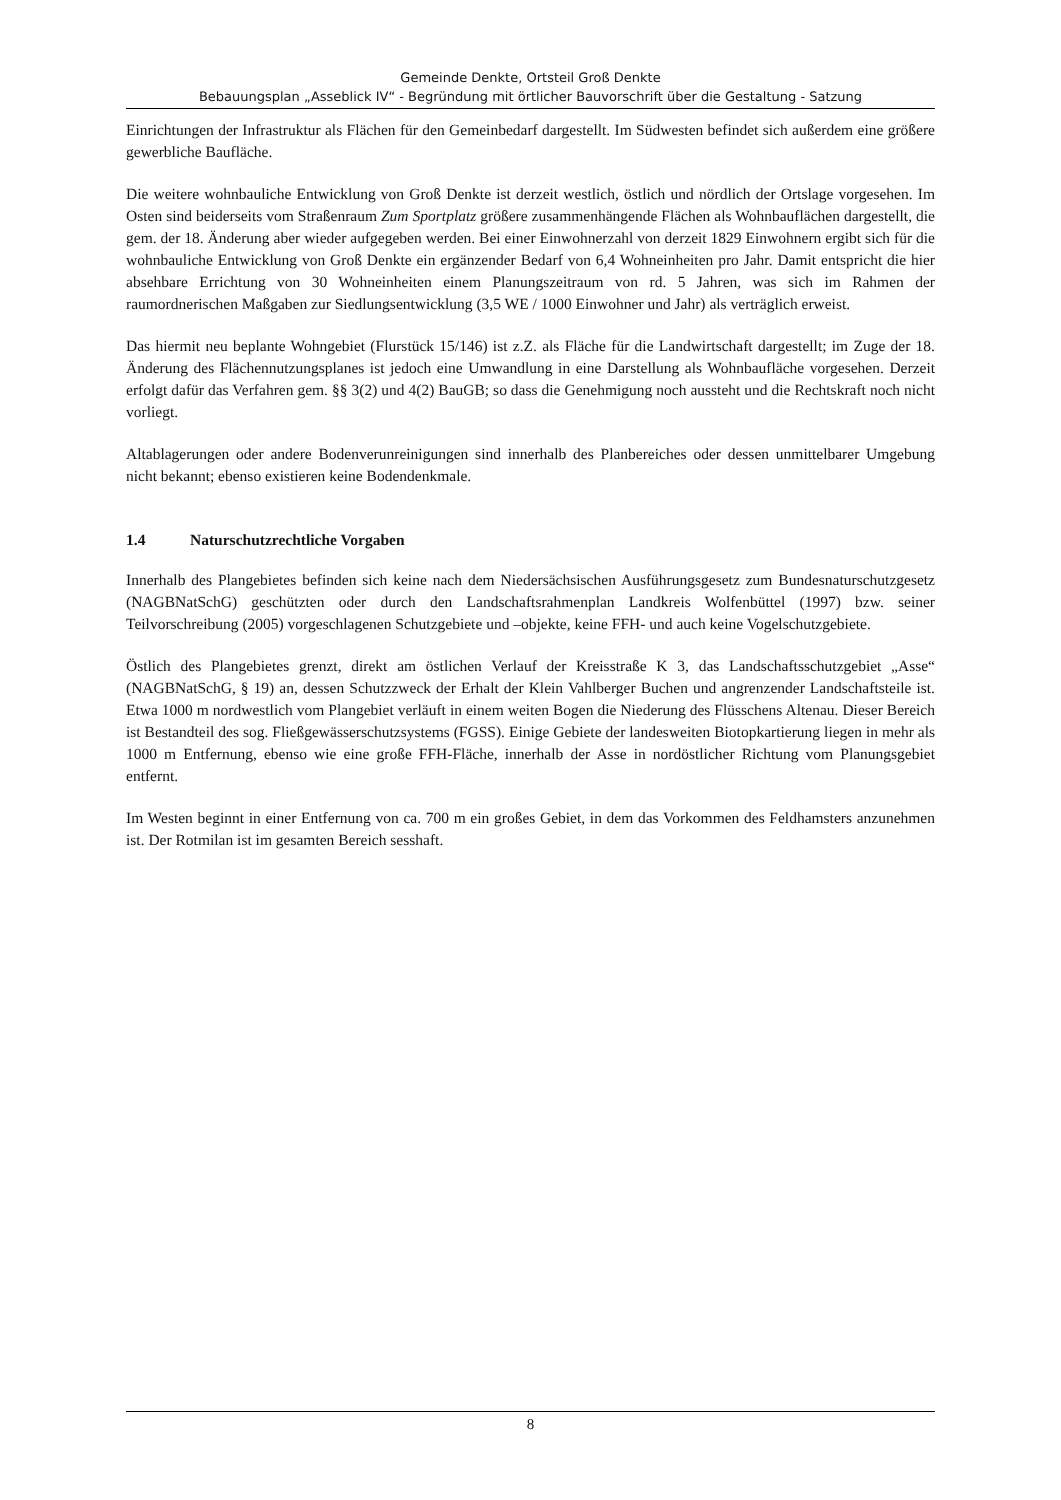Gemeinde Denkte, Ortsteil Groß Denkte
Bebauungsplan „Asseblick IV“ - Begründung mit örtlicher Bauvorschrift über die Gestaltung - Satzung
Einrichtungen der Infrastruktur als Flächen für den Gemeinbedarf dargestellt. Im Südwesten befindet sich außerdem eine größere gewerbliche Baufläche.
Die weitere wohnbauliche Entwicklung von Groß Denkte ist derzeit westlich, östlich und nördlich der Ortslage vorgesehen. Im Osten sind beiderseits vom Straßenraum Zum Sportplatz größere zusammenhängende Flächen als Wohnbauflächen dargestellt, die gem. der 18. Änderung aber wieder aufgegeben werden. Bei einer Einwohnerzahl von derzeit 1829 Einwohnern ergibt sich für die wohnbauliche Entwicklung von Groß Denkte ein ergänzender Bedarf von 6,4 Wohneinheiten pro Jahr. Damit entspricht die hier absehbare Errichtung von 30 Wohneinheiten einem Planungszeitraum von rd. 5 Jahren, was sich im Rahmen der raumordnerischen Maßgaben zur Siedlungsentwicklung (3,5 WE / 1000 Einwohner und Jahr) als verträglich erweist.
Das hiermit neu beplante Wohngebiet (Flurstück 15/146) ist z.Z. als Fläche für die Landwirtschaft dargestellt; im Zuge der 18. Änderung des Flächennutzungsplanes ist jedoch eine Umwandlung in eine Darstellung als Wohnbaufläche vorgesehen. Derzeit erfolgt dafür das Verfahren gem. §§ 3(2) und 4(2) BauGB; so dass die Genehmigung noch aussteht und die Rechtskraft noch nicht vorliegt.
Altablagerungen oder andere Bodenverunreinigungen sind innerhalb des Planbereiches oder dessen unmittelbarer Umgebung nicht bekannt; ebenso existieren keine Bodendenkmale.
1.4 Naturschutzrechtliche Vorgaben
Innerhalb des Plangebietes befinden sich keine nach dem Niedersächsischen Ausführungsgesetz zum Bundesnaturschutzgesetz (NAGBNatSchG) geschützten oder durch den Landschaftsrahmenplan Landkreis Wolfenbüttel (1997) bzw. seiner Teilvorschreibung (2005) vorgeschlagenen Schutzgebiete und –objekte, keine FFH- und auch keine Vogelschutzgebiete.
Östlich des Plangebietes grenzt, direkt am östlichen Verlauf der Kreisstraße K 3, das Landschaftsschutzgebiet „Asse“ (NAGBNatSchG, § 19) an, dessen Schutzzweck der Erhalt der Klein Vahlberger Buchen und angrenzender Landschaftsteile ist. Etwa 1000 m nordwestlich vom Plangebiet verläuft in einem weiten Bogen die Niederung des Flüsschens Altenau. Dieser Bereich ist Bestandteil des sog. Fließgewässerschutzsystems (FGSS). Einige Gebiete der landesweiten Biotopkartierung liegen in mehr als 1000 m Entfernung, ebenso wie eine große FFH-Fläche, innerhalb der Asse in nordöstlicher Richtung vom Planungsgebiet entfernt.
Im Westen beginnt in einer Entfernung von ca. 700 m ein großes Gebiet, in dem das Vorkommen des Feldhamsters anzunehmen ist. Der Rotmilan ist im gesamten Bereich sesshaft.
8